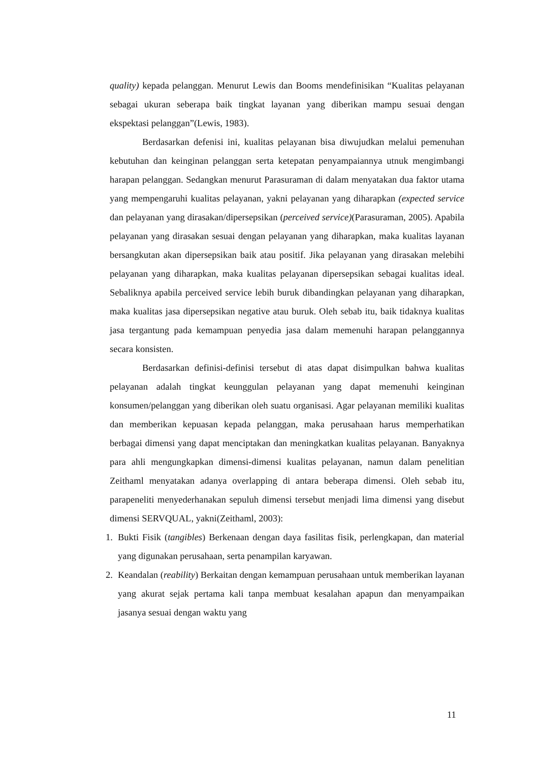quality) kepada pelanggan. Menurut Lewis dan Booms mendefinisikan “Kualitas pelayanan sebagai ukuran seberapa baik tingkat layanan yang diberikan mampu sesuai dengan ekspektasi pelanggan”(Lewis, 1983).
Berdasarkan defenisi ini, kualitas pelayanan bisa diwujudkan melalui pemenuhan kebutuhan dan keinginan pelanggan serta ketepatan penyampaiannya utnuk mengimbangi harapan pelanggan. Sedangkan menurut Parasuraman di dalam menyatakan dua faktor utama yang mempengaruhi kualitas pelayanan, yakni pelayanan yang diharapkan (expected service dan pelayanan yang dirasakan/dipersepsikan (perceived service)(Parasuraman, 2005). Apabila pelayanan yang dirasakan sesuai dengan pelayanan yang diharapkan, maka kualitas layanan bersangkutan akan dipersepsikan baik atau positif. Jika pelayanan yang dirasakan melebihi pelayanan yang diharapkan, maka kualitas pelayanan dipersepsikan sebagai kualitas ideal. Sebaliknya apabila perceived service lebih buruk dibandingkan pelayanan yang diharapkan, maka kualitas jasa dipersepsikan negative atau buruk. Oleh sebab itu, baik tidaknya kualitas jasa tergantung pada kemampuan penyedia jasa dalam memenuhi harapan pelanggannya secara konsisten.
Berdasarkan definisi-definisi tersebut di atas dapat disimpulkan bahwa kualitas pelayanan adalah tingkat keunggulan pelayanan yang dapat memenuhi keinginan konsumen/pelanggan yang diberikan oleh suatu organisasi. Agar pelayanan memiliki kualitas dan memberikan kepuasan kepada pelanggan, maka perusahaan harus memperhatikan berbagai dimensi yang dapat menciptakan dan meningkatkan kualitas pelayanan. Banyaknya para ahli mengungkapkan dimensi-dimensi kualitas pelayanan, namun dalam penelitian Zeithaml menyatakan adanya overlapping di antara beberapa dimensi. Oleh sebab itu, parapeneliti menyederhanakan sepuluh dimensi tersebut menjadi lima dimensi yang disebut dimensi SERVQUAL, yakni(Zeithaml, 2003):
1. Bukti Fisik (tangibles) Berkenaan dengan daya fasilitas fisik, perlengkapan, dan material yang digunakan perusahaan, serta penampilan karyawan.
2. Keandalan (reability) Berkaitan dengan kemampuan perusahaan untuk memberikan layanan yang akurat sejak pertama kali tanpa membuat kesalahan apapun dan menyampaikan jasanya sesuai dengan waktu yang
11